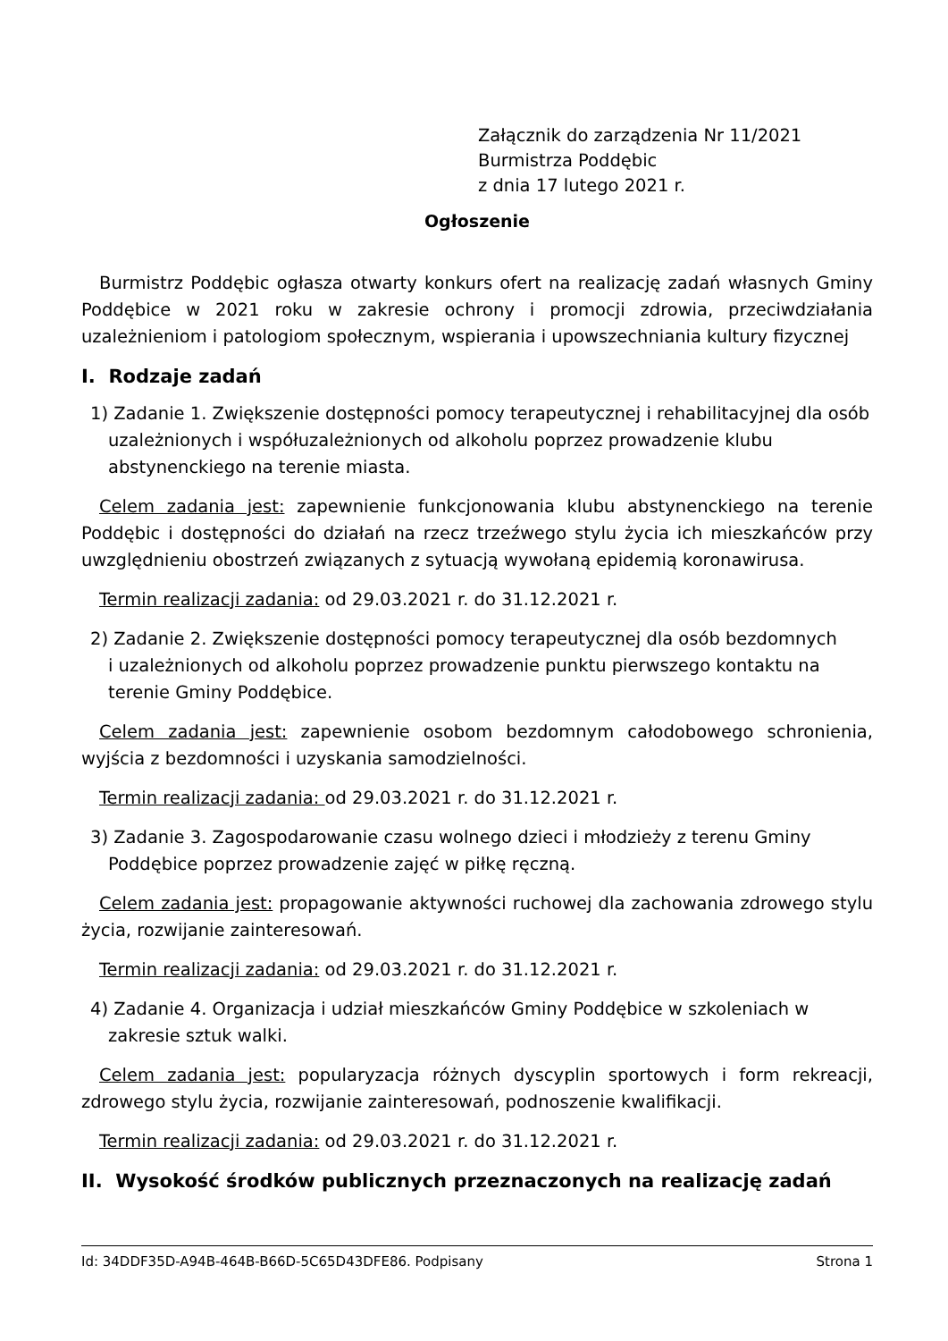Załącznik do zarządzenia Nr 11/2021
Burmistrza Poddębic
z dnia 17 lutego 2021 r.
Ogłoszenie
Burmistrz Poddębic ogłasza otwarty konkurs ofert na realizację zadań własnych Gminy Poddębice w 2021 roku w zakresie ochrony i promocji zdrowia, przeciwdziałania uzależnieniom i patologiom społecznym, wspierania i upowszechniania kultury fizycznej
I. Rodzaje zadań
1) Zadanie 1. Zwiększenie dostępności pomocy terapeutycznej i rehabilitacyjnej dla osób uzależnionych i współuzależnionych od alkoholu poprzez prowadzenie klubu abstynenckiego na terenie miasta.
Celem zadania jest: zapewnienie funkcjonowania klubu abstynenckiego na terenie Poddębic i dostępności do działań na rzecz trzeźwego stylu życia ich mieszkańców przy uwzględnieniu obostrzeń związanych z sytuacją wywołaną epidemią koronawirusa.
Termin realizacji zadania: od 29.03.2021 r. do 31.12.2021 r.
2) Zadanie 2. Zwiększenie dostępności pomocy terapeutycznej dla osób bezdomnych
i uzależnionych od alkoholu poprzez prowadzenie punktu pierwszego kontaktu na terenie Gminy Poddębice.
Celem zadania jest: zapewnienie osobom bezdomnym całodobowego schronienia, wyjścia z bezdomności i uzyskania samodzielności.
Termin realizacji zadania: od 29.03.2021 r. do 31.12.2021 r.
3) Zadanie 3. Zagospodarowanie czasu wolnego dzieci i młodzieży z terenu Gminy Poddębice poprzez prowadzenie zajęć w piłkę ręczną.
Celem zadania jest: propagowanie aktywności ruchowej dla zachowania zdrowego stylu życia, rozwijanie zainteresowań.
Termin realizacji zadania: od 29.03.2021 r. do 31.12.2021 r.
4) Zadanie 4. Organizacja i udział mieszkańców Gminy Poddębice w szkoleniach w zakresie sztuk walki.
Celem zadania jest: popularyzacja różnych dyscyplin sportowych i form rekreacji, zdrowego stylu życia, rozwijanie zainteresowań, podnoszenie kwalifikacji.
Termin realizacji zadania: od 29.03.2021 r. do 31.12.2021 r.
II. Wysokość środków publicznych przeznaczonych na realizację zadań
Id: 34DDF35D-A94B-464B-B66D-5C65D43DFE86. Podpisany Strona 1